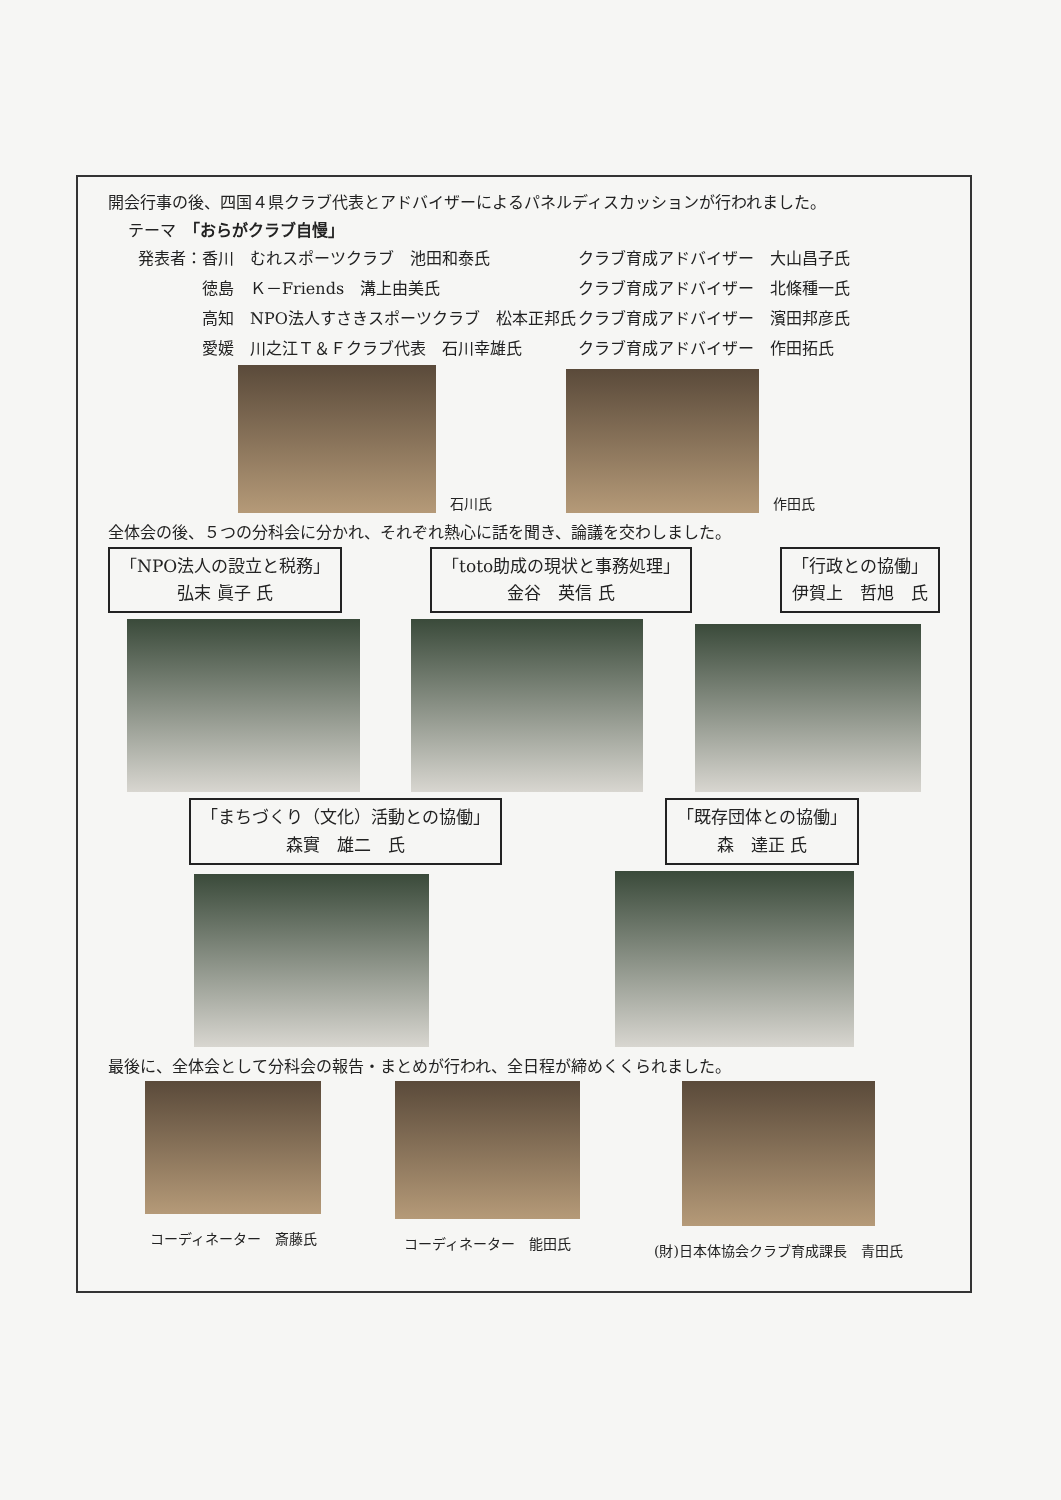開会行事の後、四国４県クラブ代表とアドバイザーによるパネルディスカッションが行われました。
テーマ　「おらがクラブ自慢」
発表者：香川　むれスポーツクラブ　池田和泰氏
クラブ育成アドバイザー　大山昌子氏
　　　　徳島　Ｋ－Friends　溝上由美氏
クラブ育成アドバイザー　北條種一氏
　　　　高知　NPO法人すさきスポーツクラブ　松本正邦氏
クラブ育成アドバイザー　濱田邦彦氏
　　　　愛媛　川之江Ｔ＆Ｆクラブ代表　石川幸雄氏
クラブ育成アドバイザー　作田拓氏
石川氏
作田氏
全体会の後、５つの分科会に分かれ、それぞれ熱心に話を聞き、論議を交わしました。
「NPO法人の設立と税務」
弘末 眞子 氏
「toto助成の現状と事務処理」
金谷　英信 氏
「行政との協働」
伊賀上　哲旭　氏
「まちづくり（文化）活動との協働」
森實　雄二　氏
「既存団体との協働」
森　達正 氏
最後に、全体会として分科会の報告・まとめが行われ、全日程が締めくくられました。
コーディネーター　斎藤氏 コーディネーター　能田氏 (財)日本体協会クラブ育成課長　青田氏